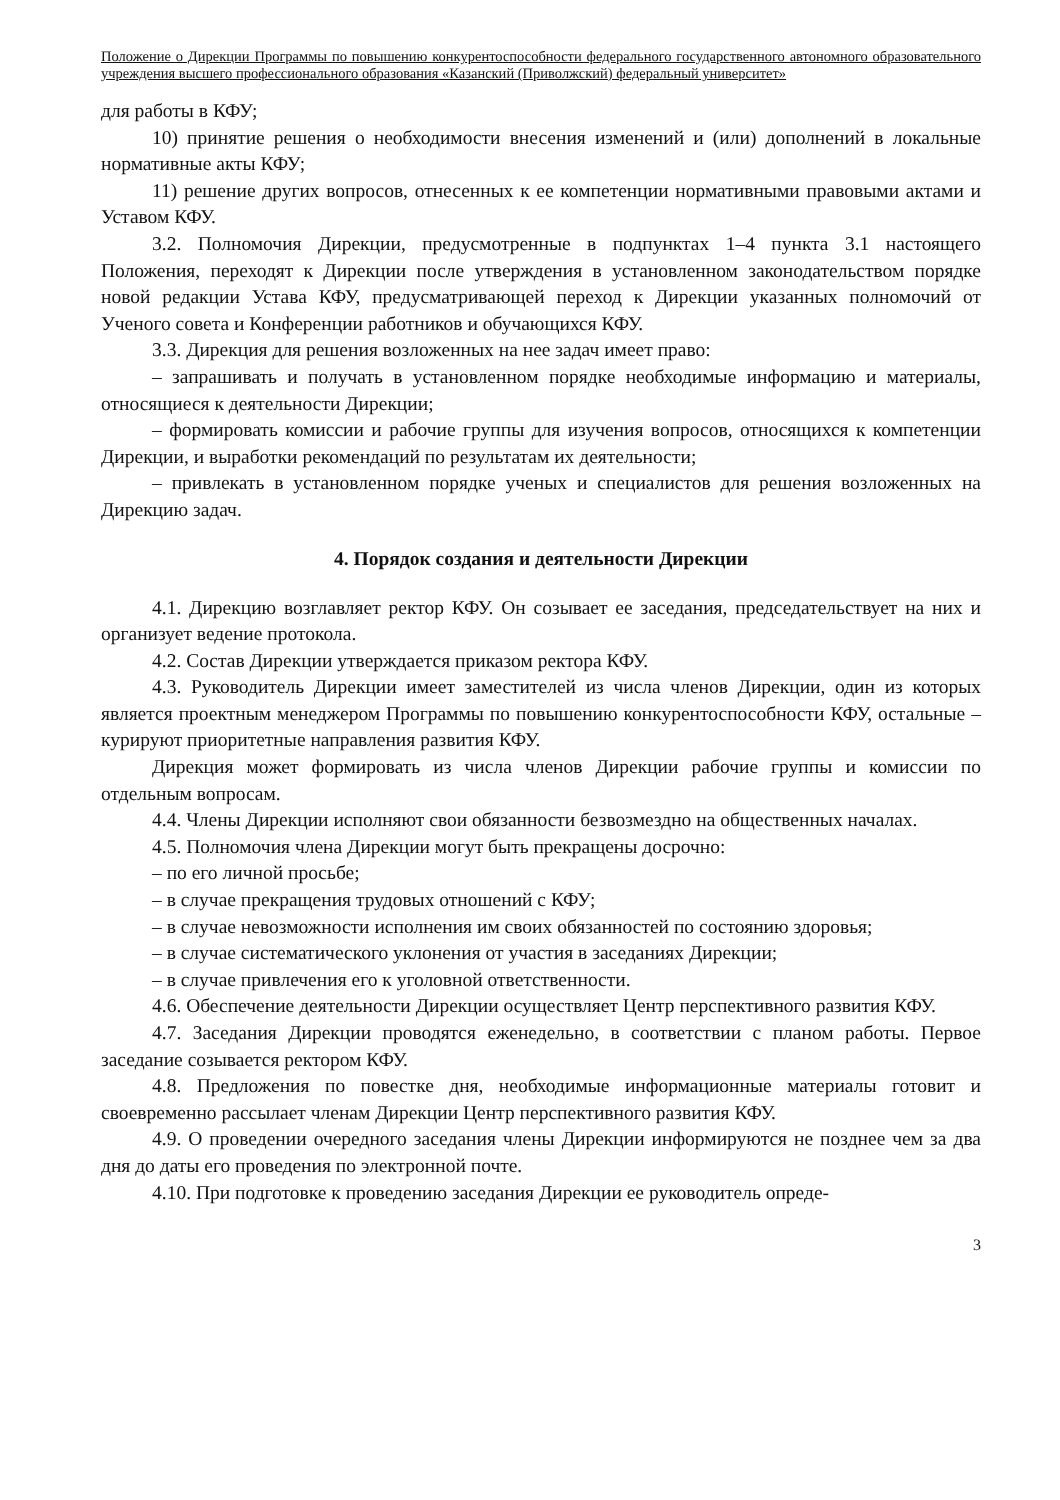Положение о Дирекции Программы по повышению конкурентоспособности федерального государственного автономного образовательного учреждения высшего профессионального образования «Казанский (Приволжский) федеральный университет»
для работы в КФУ;
10) принятие решения о необходимости внесения изменений и (или) дополнений в локальные нормативные акты КФУ;
11) решение других вопросов, отнесенных к ее компетенции нормативными правовыми актами и Уставом КФУ.
3.2. Полномочия Дирекции, предусмотренные в подпунктах 1–4 пункта 3.1 настоящего Положения, переходят к Дирекции после утверждения в установленном законодательством порядке новой редакции Устава КФУ, предусматривающей переход к Дирекции указанных полномочий от Ученого совета и Конференции работников и обучающихся КФУ.
3.3. Дирекция для решения возложенных на нее задач имеет право:
– запрашивать и получать в установленном порядке необходимые информацию и материалы, относящиеся к деятельности Дирекции;
– формировать комиссии и рабочие группы для изучения вопросов, относящихся к компетенции Дирекции, и выработки рекомендаций по результатам их деятельности;
– привлекать в установленном порядке ученых и специалистов для решения возложенных на Дирекцию задач.
4. Порядок создания и деятельности Дирекции
4.1. Дирекцию возглавляет ректор КФУ. Он созывает ее заседания, председательствует на них и организует ведение протокола.
4.2. Состав Дирекции утверждается приказом ректора КФУ.
4.3. Руководитель Дирекции имеет заместителей из числа членов Дирекции, один из которых является проектным менеджером Программы по повышению конкурентоспособности КФУ, остальные – курируют приоритетные направления развития КФУ.
Дирекция может формировать из числа членов Дирекции рабочие группы и комиссии по отдельным вопросам.
4.4. Члены Дирекции исполняют свои обязанности безвозмездно на общественных началах.
4.5. Полномочия члена Дирекции могут быть прекращены досрочно:
– по его личной просьбе;
– в случае прекращения трудовых отношений с КФУ;
– в случае невозможности исполнения им своих обязанностей по состоянию здоровья;
– в случае систематического уклонения от участия в заседаниях Дирекции;
– в случае привлечения его к уголовной ответственности.
4.6. Обеспечение деятельности Дирекции осуществляет Центр перспективного развития КФУ.
4.7. Заседания Дирекции проводятся еженедельно, в соответствии с планом работы. Первое заседание созывается ректором КФУ.
4.8. Предложения по повестке дня, необходимые информационные материалы готовит и своевременно рассылает членам Дирекции Центр перспективного развития КФУ.
4.9. О проведении очередного заседания члены Дирекции информируются не позднее чем за два дня до даты его проведения по электронной почте.
4.10. При подготовке к проведению заседания Дирекции ее руководитель опреде-
3